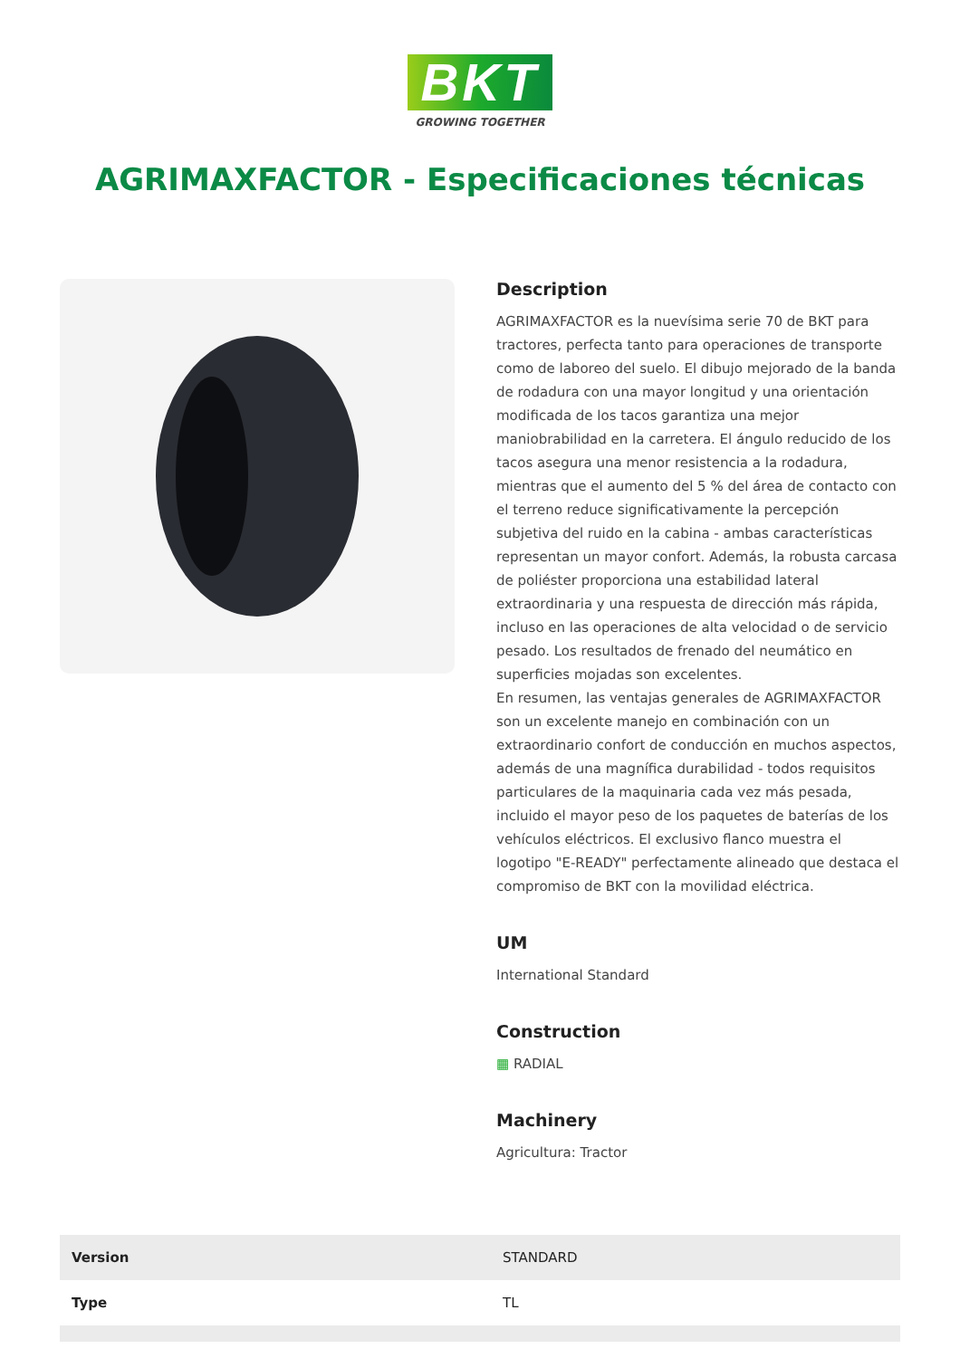BKT
GROWING TOGETHER
AGRIMAXFACTOR - Especificaciones técnicas
Description
AGRIMAXFACTOR es la nuevísima serie 70 de BKT para tractores, perfecta tanto para operaciones de transporte como de laboreo del suelo. El dibujo mejorado de la banda de rodadura con una mayor longitud y una orientación modificada de los tacos garantiza una mejor maniobrabilidad en la carretera. El ángulo reducido de los tacos asegura una menor resistencia a la rodadura, mientras que el aumento del 5 % del área de contacto con el terreno reduce significativamente la percepción subjetiva del ruido en la cabina - ambas características representan un mayor confort. Además, la robusta carcasa de poliéster proporciona una estabilidad lateral extraordinaria y una respuesta de dirección más rápida, incluso en las operaciones de alta velocidad o de servicio pesado. Los resultados de frenado del neumático en superficies mojadas son excelentes.
En resumen, las ventajas generales de AGRIMAXFACTOR son un excelente manejo en combinación con un extraordinario confort de conducción en muchos aspectos, además de una magnífica durabilidad - todos requisitos particulares de la maquinaria cada vez más pesada, incluido el mayor peso de los paquetes de baterías de los vehículos eléctricos. El exclusivo flanco muestra el logotipo "E-READY" perfectamente alineado que destaca el compromiso de BKT con la movilidad eléctrica.
UM
International Standard
Construction
▦ RADIAL
Machinery
Agricultura: Tractor
| Version | STANDARD |
| Type | TL |